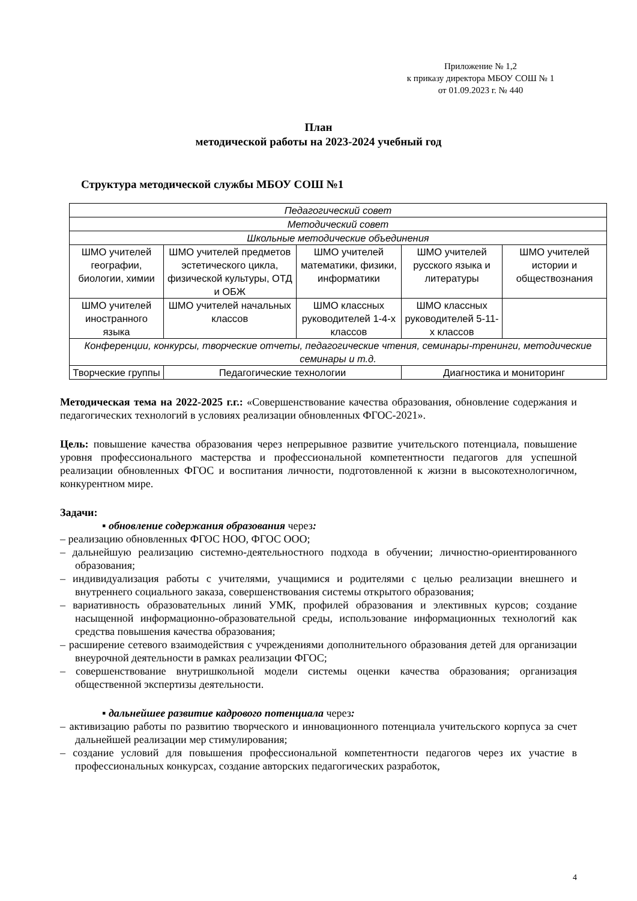Приложение № 1,2
к приказу директора МБОУ СОШ № 1
от 01.09.2023 г. № 440
План
методической работы на 2023-2024 учебный год
Структура методической службы МБОУ СОШ №1
| Педагогический совет | | | | |
| Методический совет | | | | |
| Школьные методические объединения | | | | |
| ШМО учителей географии, биологии, химии | ШМО учителей предметов эстетического цикла, физической культуры, ОТД и ОБЖ | ШМО учителей математики, физики, информатики | ШМО учителей русского языка и литературы | ШМО учителей истории и обществознания |
| ШМО учителей иностранного языка | ШМО учителей начальных классов | ШМО классных руководителей 1-4-х классов | ШМО классных руководителей 5-11-х классов | |
| Конференции, конкурсы, творческие отчеты, педагогические чтения, семинары-тренинги, методические семинары и т.д. | | | | |
| Творческие группы | Педагогические технологии | | Диагностика и мониторинг | |
Методическая тема на 2022-2025 г.г.: «Совершенствование качества образования, обновление содержания и педагогических технологий в условиях реализации обновленных ФГОС-2021».
Цель: повышение качества образования через непрерывное развитие учительского потенциала, повышение уровня профессионального мастерства и профессиональной компетентности педагогов для успешной реализации обновленных ФГОС и воспитания личности, подготовленной к жизни в высокотехнологичном, конкурентном мире.
Задачи:
▪ обновление содержания образования через:
– реализацию обновленных ФГОС НОО, ФГОС ООО;
– дальнейшую реализацию системно-деятельностного подхода в обучении; личностно-ориентированного образования;
– индивидуализация работы с учителями, учащимися и родителями с целью реализации внешнего и внутреннего социального заказа, совершенствования системы открытого образования;
– вариативность образовательных линий УМК, профилей образования и элективных курсов; создание насыщенной информационно-образовательной среды, использование информационных технологий как средства повышения качества образования;
– расширение сетевого взаимодействия с учреждениями дополнительного образования детей для организации внеурочной деятельности в рамках реализации ФГОС;
– совершенствование внутришкольной модели системы оценки качества образования; организация общественной экспертизы деятельности.
▪ дальнейшее развитие кадрового потенциала через:
– активизацию работы по развитию творческого и инновационного потенциала учительского корпуса за счет дальнейшей реализации мер стимулирования;
– создание условий для повышения профессиональной компетентности педагогов через их участие в профессиональных конкурсах, создание авторских педагогических разработок,
4